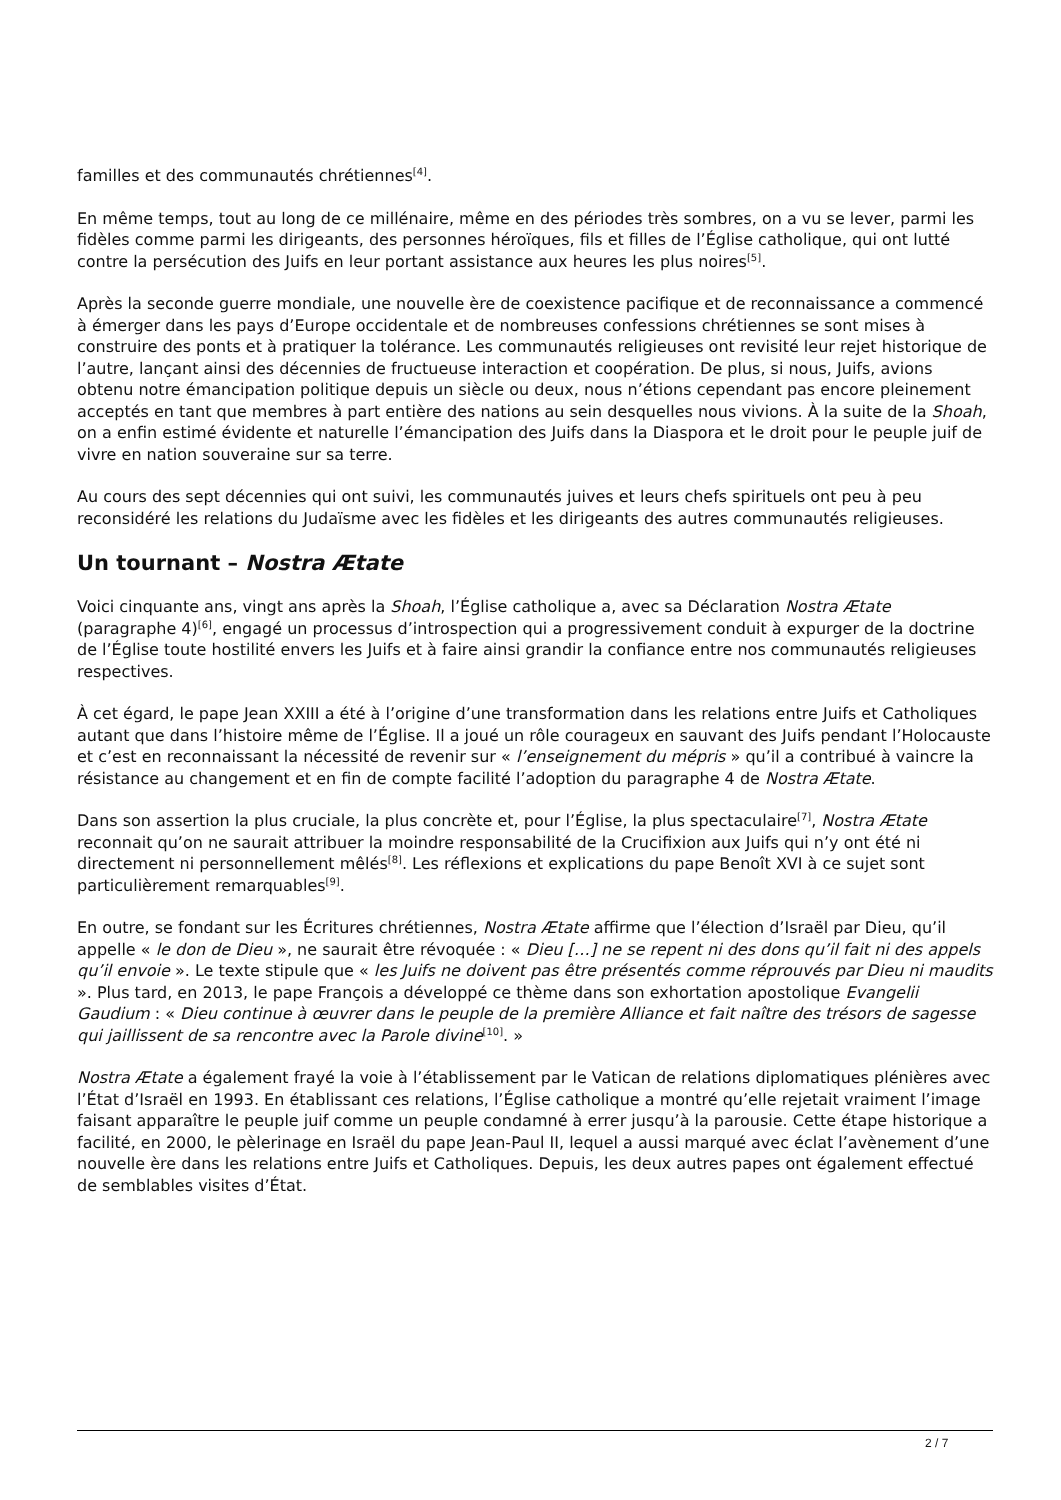familles et des communautés chrétiennes<sup>[4]</sup>.
En même temps, tout au long de ce millénaire, même en des périodes très sombres, on a vu se lever, parmi les fidèles comme parmi les dirigeants, des personnes héroïques, fils et filles de l’Église catholique, qui ont lutté contre la persécution des Juifs en leur portant assistance aux heures les plus noires<sup>[5]</sup>.
Après la seconde guerre mondiale, une nouvelle ère de coexistence pacifique et de reconnaissance a commencé à émerger dans les pays d’Europe occidentale et de nombreuses confessions chrétiennes se sont mises à construire des ponts et à pratiquer la tolérance. Les communautés religieuses ont revisité leur rejet historique de l’autre, lançant ainsi des décennies de fructueuse interaction et coopération. De plus, si nous, Juifs, avions obtenu notre émancipation politique depuis un siècle ou deux, nous n’étions cependant pas encore pleinement acceptés en tant que membres à part entière des nations au sein desquelles nous vivions. À la suite de la Shoah, on a enfin estimé évidente et naturelle l’émancipation des Juifs dans la Diaspora et le droit pour le peuple juif de vivre en nation souveraine sur sa terre.
Au cours des sept décennies qui ont suivi, les communautés juives et leurs chefs spirituels ont peu à peu reconsidéré les relations du Judaïsme avec les fidèles et les dirigeants des autres communautés religieuses.
Un tournant – Nostra Ætate
Voici cinquante ans, vingt ans après la Shoah, l’Église catholique a, avec sa Déclaration Nostra Ætate (paragraphe 4)<sup>[6]</sup>, engagé un processus d’introspection qui a progressivement conduit à expurger de la doctrine de l’Église toute hostilité envers les Juifs et à faire ainsi grandir la confiance entre nos communautés religieuses respectives.
À cet égard, le pape Jean XXIII a été à l’origine d’une transformation dans les relations entre Juifs et Catholiques autant que dans l’histoire même de l’Église. Il a joué un rôle courageux en sauvant des Juifs pendant l’Holocauste et c’est en reconnaissant la nécessité de revenir sur « l’enseignement du mépris » qu’il a contribué à vaincre la résistance au changement et en fin de compte facilité l’adoption du paragraphe 4 de Nostra Ætate.
Dans son assertion la plus cruciale, la plus concrète et, pour l’Église, la plus spectaculaire<sup>[7]</sup>, Nostra Ætate reconnait qu’on ne saurait attribuer la moindre responsabilité de la Crucifixion aux Juifs qui n’y ont été ni directement ni personnellement mêlés<sup>[8]</sup>. Les réflexions et explications du pape Benoît XVI à ce sujet sont particulièrement remarquables<sup>[9]</sup>.
En outre, se fondant sur les Écritures chrétiennes, Nostra Ætate affirme que l’élection d’Israël par Dieu, qu’il appelle « le don de Dieu », ne saurait être révoquée : « Dieu […] ne se repent ni des dons qu’il fait ni des appels qu’il envoie ». Le texte stipule que « les Juifs ne doivent pas être présentés comme réprouvés par Dieu ni maudits ». Plus tard, en 2013, le pape François a développé ce thème dans son exhortation apostolique Evangelii Gaudium : « Dieu continue à œuvrer dans le peuple de la première Alliance et fait naître des trésors de sagesse qui jaillissent de sa rencontre avec la Parole divine<sup>[10]</sup>. »
Nostra Ætate a également frayé la voie à l’établissement par le Vatican de relations diplomatiques plénières avec l’État d’Israël en 1993. En établissant ces relations, l’Église catholique a montré qu’elle rejetait vraiment l’image faisant apparaître le peuple juif comme un peuple condamné à errer jusqu’à la parousie. Cette étape historique a facilité, en 2000, le pèlerinage en Israël du pape Jean-Paul II, lequel a aussi marqué avec éclat l’avènement d’une nouvelle ère dans les relations entre Juifs et Catholiques. Depuis, les deux autres papes ont également effectué de semblables visites d’État.
2 / 7